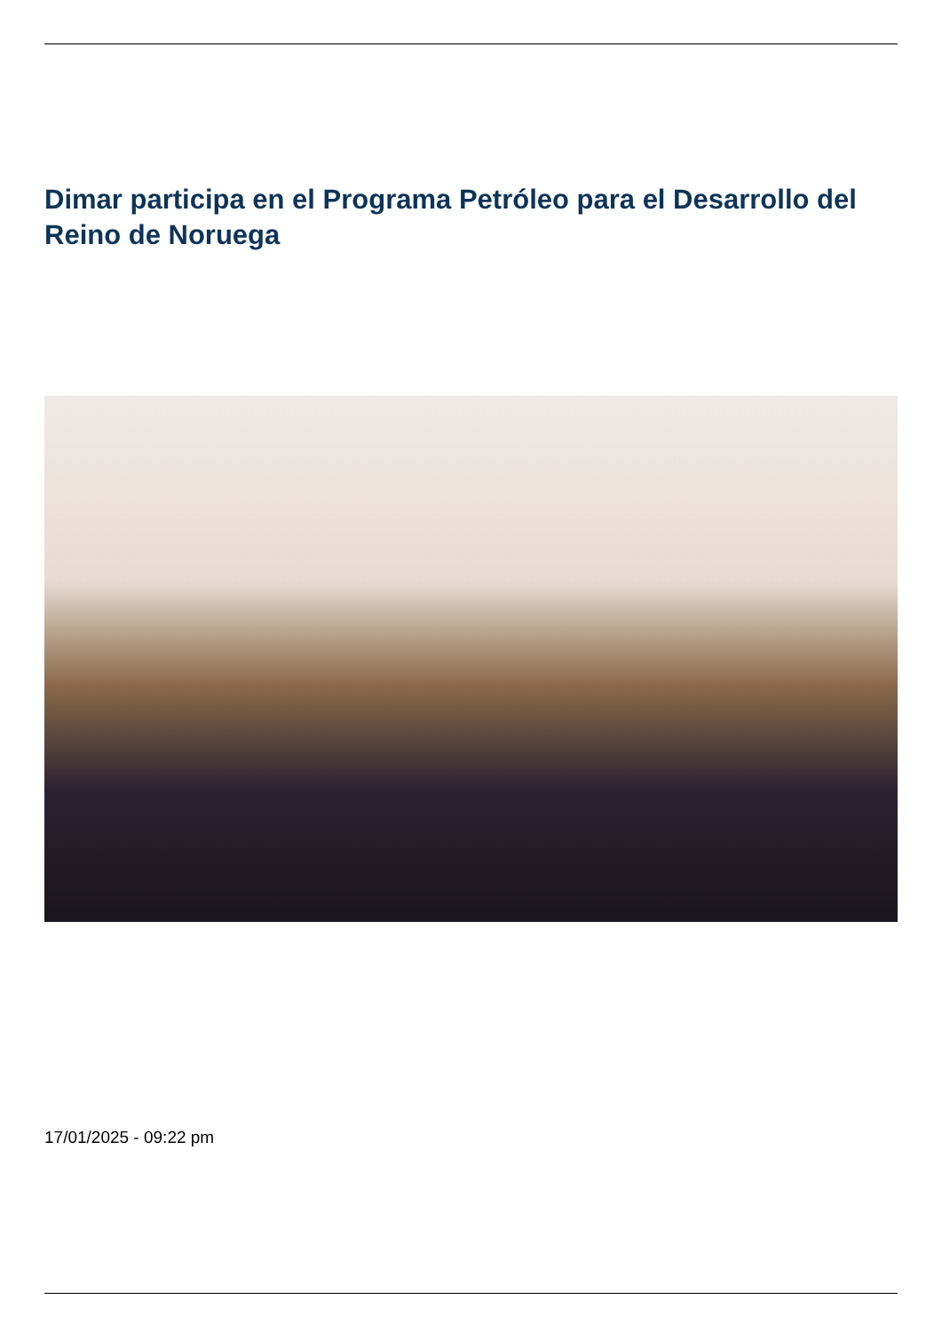Dimar participa en el Programa Petróleo para el Desarrollo del Reino de Noruega
17/01/2025 - 09:22 pm